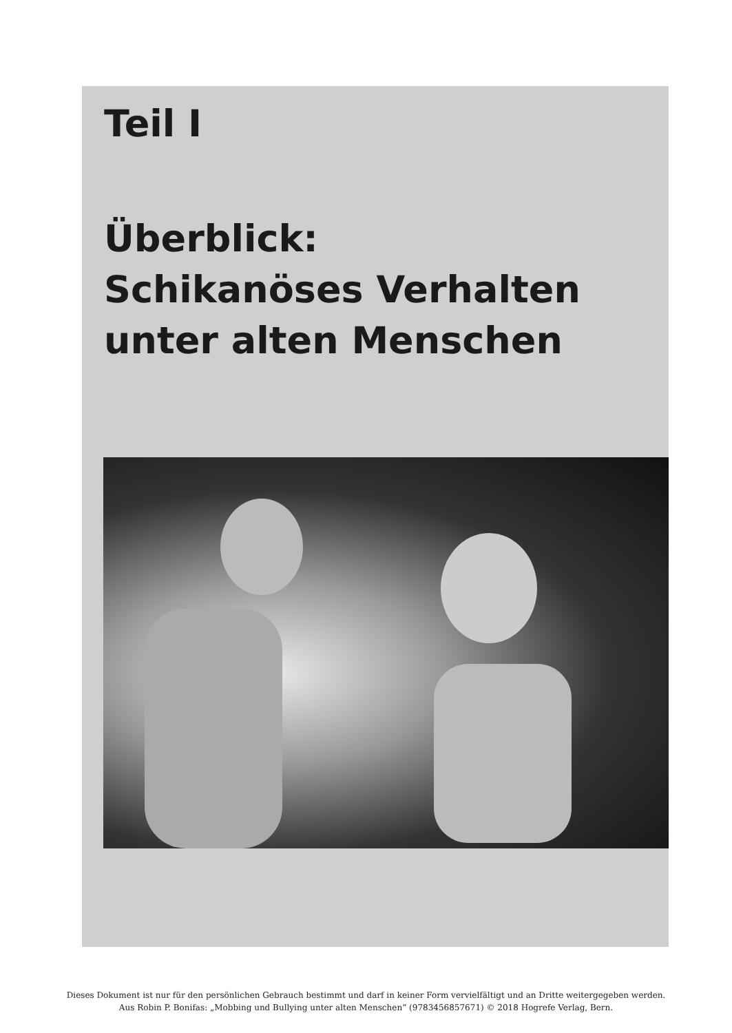Teil I
Überblick:
Schikanöses Verhalten
unter alten Menschen
Dieses Dokument ist nur für den persönlichen Gebrauch bestimmt und darf in keiner Form vervielfältigt und an Dritte weitergegeben werden.
Aus Robin P. Bonifas: „Mobbing und Bullying unter alten Menschen“ (9783456857671) © 2018 Hogrefe Verlag, Bern.